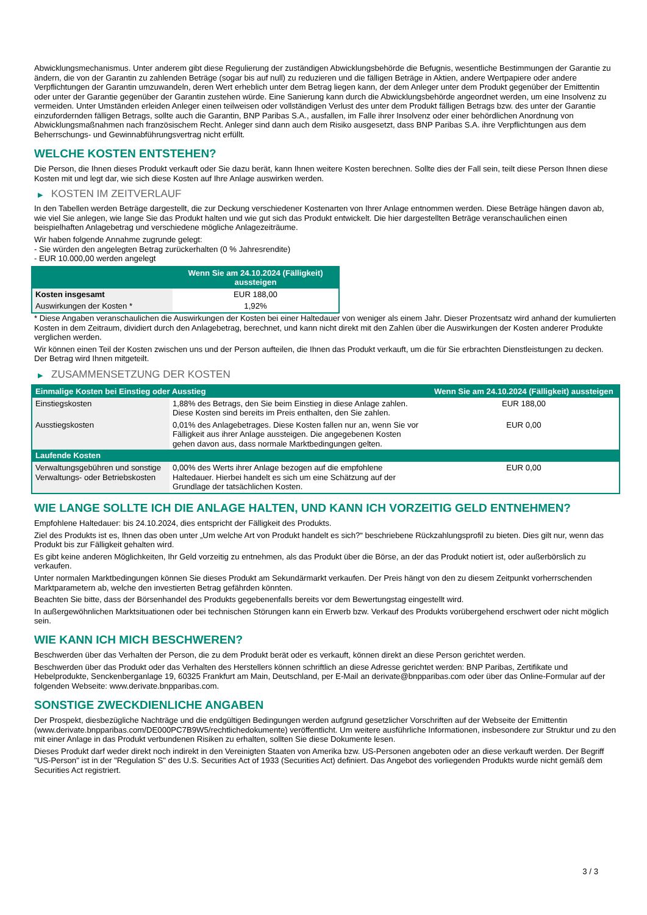Abwicklungsmechanismus. Unter anderem gibt diese Regulierung der zuständigen Abwicklungsbehörde die Befugnis, wesentliche Bestimmungen der Garantie zu ändern, die von der Garantin zu zahlenden Beträge (sogar bis auf null) zu reduzieren und die fälligen Beträge in Aktien, andere Wertpapiere oder andere Verpflichtungen der Garantin umzuwandeln, deren Wert erheblich unter dem Betrag liegen kann, der dem Anleger unter dem Produkt gegenüber der Emittentin oder unter der Garantie gegenüber der Garantin zustehen würde. Eine Sanierung kann durch die Abwicklungsbehörde angeordnet werden, um eine Insolvenz zu vermeiden. Unter Umständen erleiden Anleger einen teilweisen oder vollständigen Verlust des unter dem Produkt fälligen Betrags bzw. des unter der Garantie einzufordernden fälligen Betrags, sollte auch die Garantin, BNP Paribas S.A., ausfallen, im Falle ihrer Insolvenz oder einer behördlichen Anordnung von Abwicklungsmaßnahmen nach französischem Recht. Anleger sind dann auch dem Risiko ausgesetzt, dass BNP Paribas S.A. ihre Verpflichtungen aus dem Beherrschungs- und Gewinnabführungsvertrag nicht erfüllt.
WELCHE KOSTEN ENTSTEHEN?
Die Person, die Ihnen dieses Produkt verkauft oder Sie dazu berät, kann Ihnen weitere Kosten berechnen. Sollte dies der Fall sein, teilt diese Person Ihnen diese Kosten mit und legt dar, wie sich diese Kosten auf Ihre Anlage auswirken werden.
▶ KOSTEN IM ZEITVERLAUF
In den Tabellen werden Beträge dargestellt, die zur Deckung verschiedener Kostenarten von Ihrer Anlage entnommen werden. Diese Beträge hängen davon ab, wie viel Sie anlegen, wie lange Sie das Produkt halten und wie gut sich das Produkt entwickelt. Die hier dargestellten Beträge veranschaulichen einen beispielhaften Anlagebetrag und verschiedene mögliche Anlagezeiträume.
Wir haben folgende Annahme zugrunde gelegt:
- Sie würden den angelegten Betrag zurückerhalten (0 % Jahresrendite)
- EUR 10.000,00 werden angelegt
| | Wenn Sie am 24.10.2024 (Fälligkeit) aussteigen |
| --- | --- |
| Kosten insgesamt | EUR 188,00 |
| Auswirkungen der Kosten * | 1,92% |
* Diese Angaben veranschaulichen die Auswirkungen der Kosten bei einer Haltedauer von weniger als einem Jahr. Dieser Prozentsatz wird anhand der kumulierten Kosten in dem Zeitraum, dividiert durch den Anlagebetrag, berechnet, und kann nicht direkt mit den Zahlen über die Auswirkungen der Kosten anderer Produkte verglichen werden.
Wir können einen Teil der Kosten zwischen uns und der Person aufteilen, die Ihnen das Produkt verkauft, um die für Sie erbrachten Dienstleistungen zu decken. Der Betrag wird Ihnen mitgeteilt.
▶ ZUSAMMENSETZUNG DER KOSTEN
| Einmalige Kosten bei Einstieg oder Ausstieg | | Wenn Sie am 24.10.2024 (Fälligkeit) aussteigen |
| --- | --- | --- |
| Einstiegskosten | 1,88% des Betrags, den Sie beim Einstieg in diese Anlage zahlen. Diese Kosten sind bereits im Preis enthalten, den Sie zahlen. | EUR 188,00 |
| Ausstiegskosten | 0,01% des Anlagebetrages. Diese Kosten fallen nur an, wenn Sie vor Fälligkeit aus ihrer Anlage aussteigen. Die angegebenen Kosten gehen davon aus, dass normale Marktbedingungen gelten. | EUR 0,00 |
| Laufende Kosten | | |
| Verwaltungsgebühren und sonstige Verwaltungs- oder Betriebskosten | 0,00% des Werts ihrer Anlage bezogen auf die empfohlene Haltedauer. Hierbei handelt es sich um eine Schätzung auf der Grundlage der tatsächlichen Kosten. | EUR 0,00 |
WIE LANGE SOLLTE ICH DIE ANLAGE HALTEN, UND KANN ICH VORZEITIG GELD ENTNEHMEN?
Empfohlene Haltedauer: bis 24.10.2024, dies entspricht der Fälligkeit des Produkts.
Ziel des Produkts ist es, Ihnen das oben unter „Um welche Art von Produkt handelt es sich?“ beschriebene Rückzahlungsprofil zu bieten. Dies gilt nur, wenn das Produkt bis zur Fälligkeit gehalten wird.
Es gibt keine anderen Möglichkeiten, Ihr Geld vorzeitig zu entnehmen, als das Produkt über die Börse, an der das Produkt notiert ist, oder außerbörslich zu verkaufen.
Unter normalen Marktbedingungen können Sie dieses Produkt am Sekundärmarkt verkaufen. Der Preis hängt von den zu diesem Zeitpunkt vorherrschenden Marktparametern ab, welche den investierten Betrag gefährden könnten.
Beachten Sie bitte, dass der Börsenhandel des Produkts gegebenenfalls bereits vor dem Bewertungstag eingestellt wird.
In außergewöhnlichen Marktsituationen oder bei technischen Störungen kann ein Erwerb bzw. Verkauf des Produkts vorübergehend erschwert oder nicht möglich sein.
WIE KANN ICH MICH BESCHWEREN?
Beschwerden über das Verhalten der Person, die zu dem Produkt berät oder es verkauft, können direkt an diese Person gerichtet werden.
Beschwerden über das Produkt oder das Verhalten des Herstellers können schriftlich an diese Adresse gerichtet werden: BNP Paribas, Zertifikate und Hebelprodukte, Senckenberganlage 19, 60325 Frankfurt am Main, Deutschland, per E-Mail an derivate@bnpparibas.com oder über das Online-Formular auf der folgenden Webseite: www.derivate.bnpparibas.com.
SONSTIGE ZWECKDIENLICHE ANGABEN
Der Prospekt, diesbezügliche Nachträge und die endgültigen Bedingungen werden aufgrund gesetzlicher Vorschriften auf der Webseite der Emittentin (www.derivate.bnpparibas.com/DE000PC7B9W5/rechtlichedokumente) veröffentlicht. Um weitere ausführliche Informationen, insbesondere zur Struktur und zu den mit einer Anlage in das Produkt verbundenen Risiken zu erhalten, sollten Sie diese Dokumente lesen.
Dieses Produkt darf weder direkt noch indirekt in den Vereinigten Staaten von Amerika bzw. US-Personen angeboten oder an diese verkauft werden. Der Begriff "US-Person" ist in der "Regulation S" des U.S. Securities Act of 1933 (Securities Act) definiert. Das Angebot des vorliegenden Produkts wurde nicht gemäß dem Securities Act registriert.
3 / 3